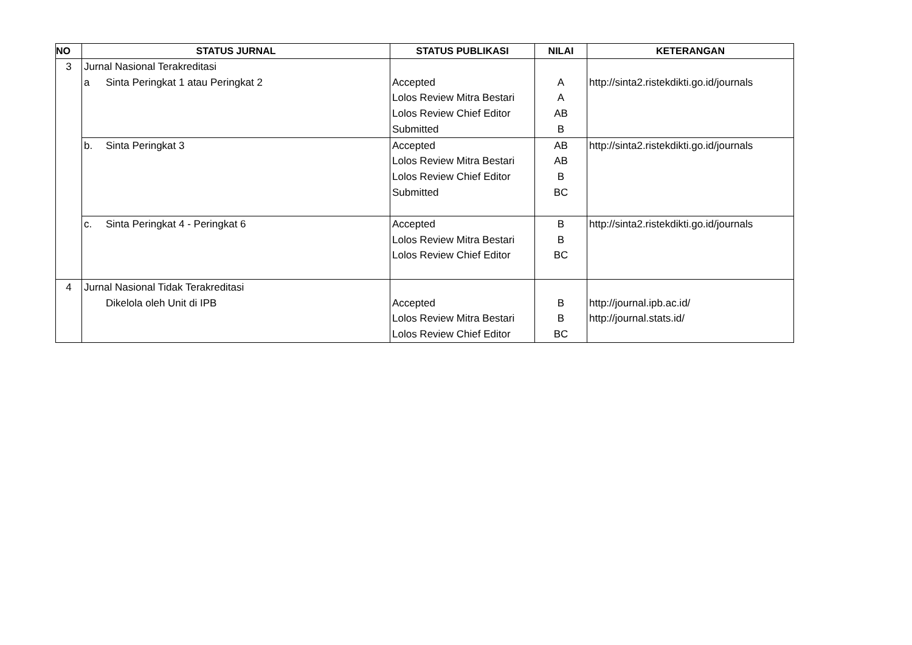| NO | STATUS JURNAL | STATUS PUBLIKASI | NILAI | KETERANGAN |
| --- | --- | --- | --- | --- |
| 3 | Jurnal Nasional Terakreditasi a Sinta Peringkat 1 atau Peringkat 2 | Accepted Lolos Review Mitra Bestari Lolos Review Chief Editor Submitted | A A AB B | http://sinta2.ristekdikti.go.id/journals |
| | b. Sinta Peringkat 3 | Accepted Lolos Review Mitra Bestari Lolos Review Chief Editor Submitted | AB AB B BC | http://sinta2.ristekdikti.go.id/journals |
| | c. Sinta Peringkat 4 - Peringkat 6 | Accepted Lolos Review Mitra Bestari Lolos Review Chief Editor | B B BC | http://sinta2.ristekdikti.go.id/journals |
| 4 | Jurnal Nasional Tidak Terakreditasi Dikelola oleh Unit di IPB | Accepted Lolos Review Mitra Bestari Lolos Review Chief Editor | B B BC | http://journal.ipb.ac.id/ http://journal.stats.id/ |